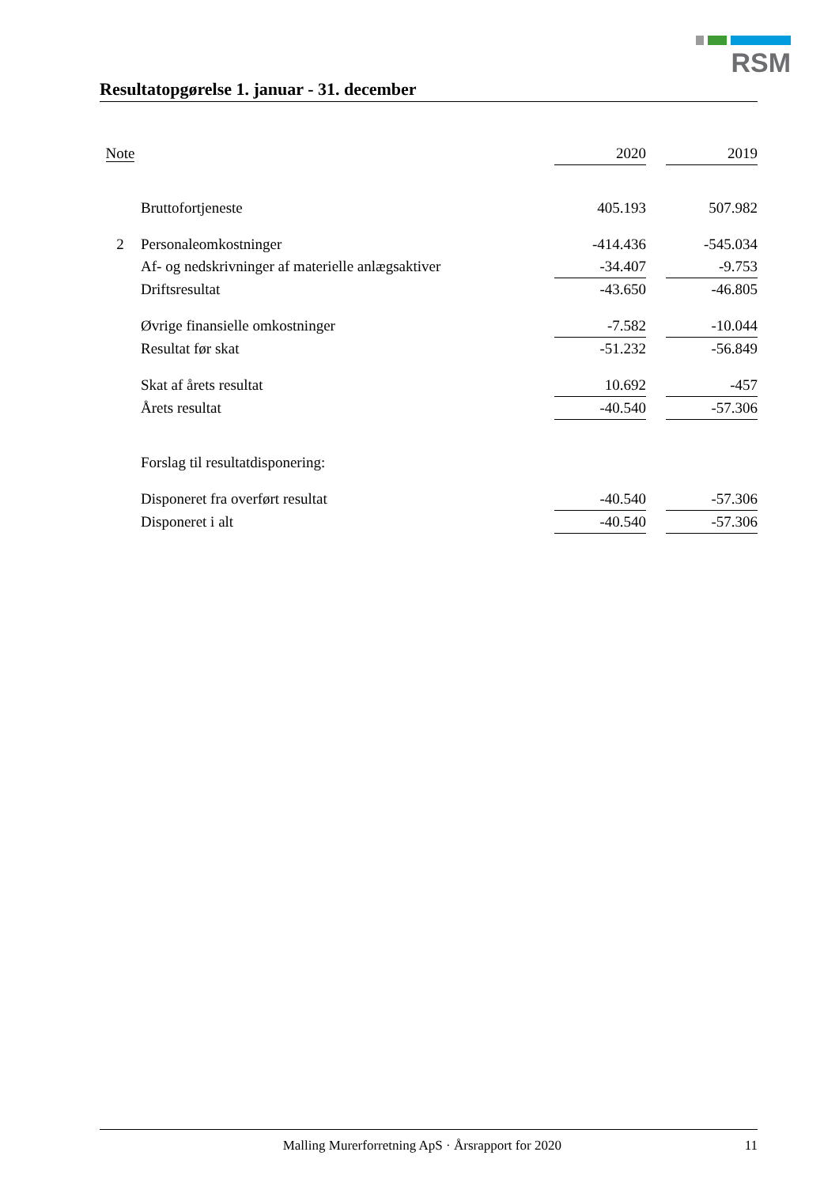RSM
Resultatopgørelse 1. januar - 31. december
| Note | | 2020 | | 2019 |
| --- | --- | --- | --- | --- |
| | Bruttofortjeneste | 405.193 | | 507.982 |
| 2 | Personaleomkostninger | -414.436 | | -545.034 |
| | Af- og nedskrivninger af materielle anlægsaktiver | -34.407 | | -9.753 |
| | Driftsresultat | -43.650 | | -46.805 |
| | Øvrige finansielle omkostninger | -7.582 | | -10.044 |
| | Resultat før skat | -51.232 | | -56.849 |
| | Skat af årets resultat | 10.692 | | -457 |
| | Årets resultat | -40.540 | | -57.306 |
| | Forslag til resultatdisponering: | | | |
| | Disponeret fra overført resultat | -40.540 | | -57.306 |
| | Disponeret i alt | -40.540 | | -57.306 |
Malling Murerforretning ApS · Årsrapport for 2020 11